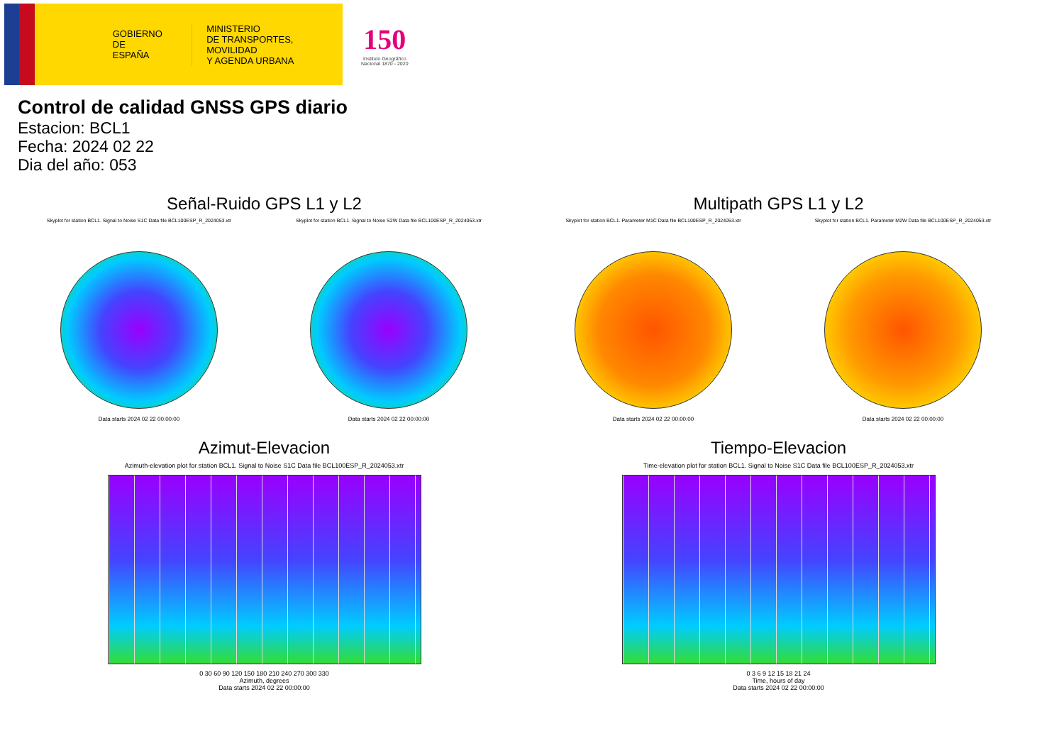GOBIERNO
DE ESPAÑA
MINISTERIO
DE TRANSPORTES, MOVILIDAD
Y AGENDA URBANA
150
Instituto Geográfico
Nacional 1870 - 2020
Control de calidad GNSS GPS diario
Estacion: BCL1
Fecha: 2024 02 22
Dia del año: 053
Señal-Ruido GPS L1 y L2
Skyplot for station BCL1. Signal to Noise S1C Data file BCL100ESP_R_2024053.xtr
Data starts 2024 02 22 00:00:00
Skyplot for station BCL1. Signal to Noise S2W Data file BCL100ESP_R_2024053.xtr
Data starts 2024 02 22 00:00:00
Multipath GPS L1 y L2
Skyplot for station BCL1. Parameter M1C Data file BCL100ESP_R_2024053.xtr
Data starts 2024 02 22 00:00:00
Skyplot for station BCL1. Parameter M2W Data file BCL100ESP_R_2024053.xtr
Data starts 2024 02 22 00:00:00
Azimut-Elevacion
Azimuth-elevation plot for station BCL1. Signal to Noise S1C Data file BCL100ESP_R_2024053.xtr
0 30 60 90 120 150 180 210 240 270 300 330
Azimuth, degrees
Data starts 2024 02 22 00:00:00
Tiempo-Elevacion
Time-elevation plot for station BCL1. Signal to Noise S1C Data file BCL100ESP_R_2024053.xtr
0 3 6 9 12 15 18 21 24
Time, hours of day
Data starts 2024 02 22 00:00:00